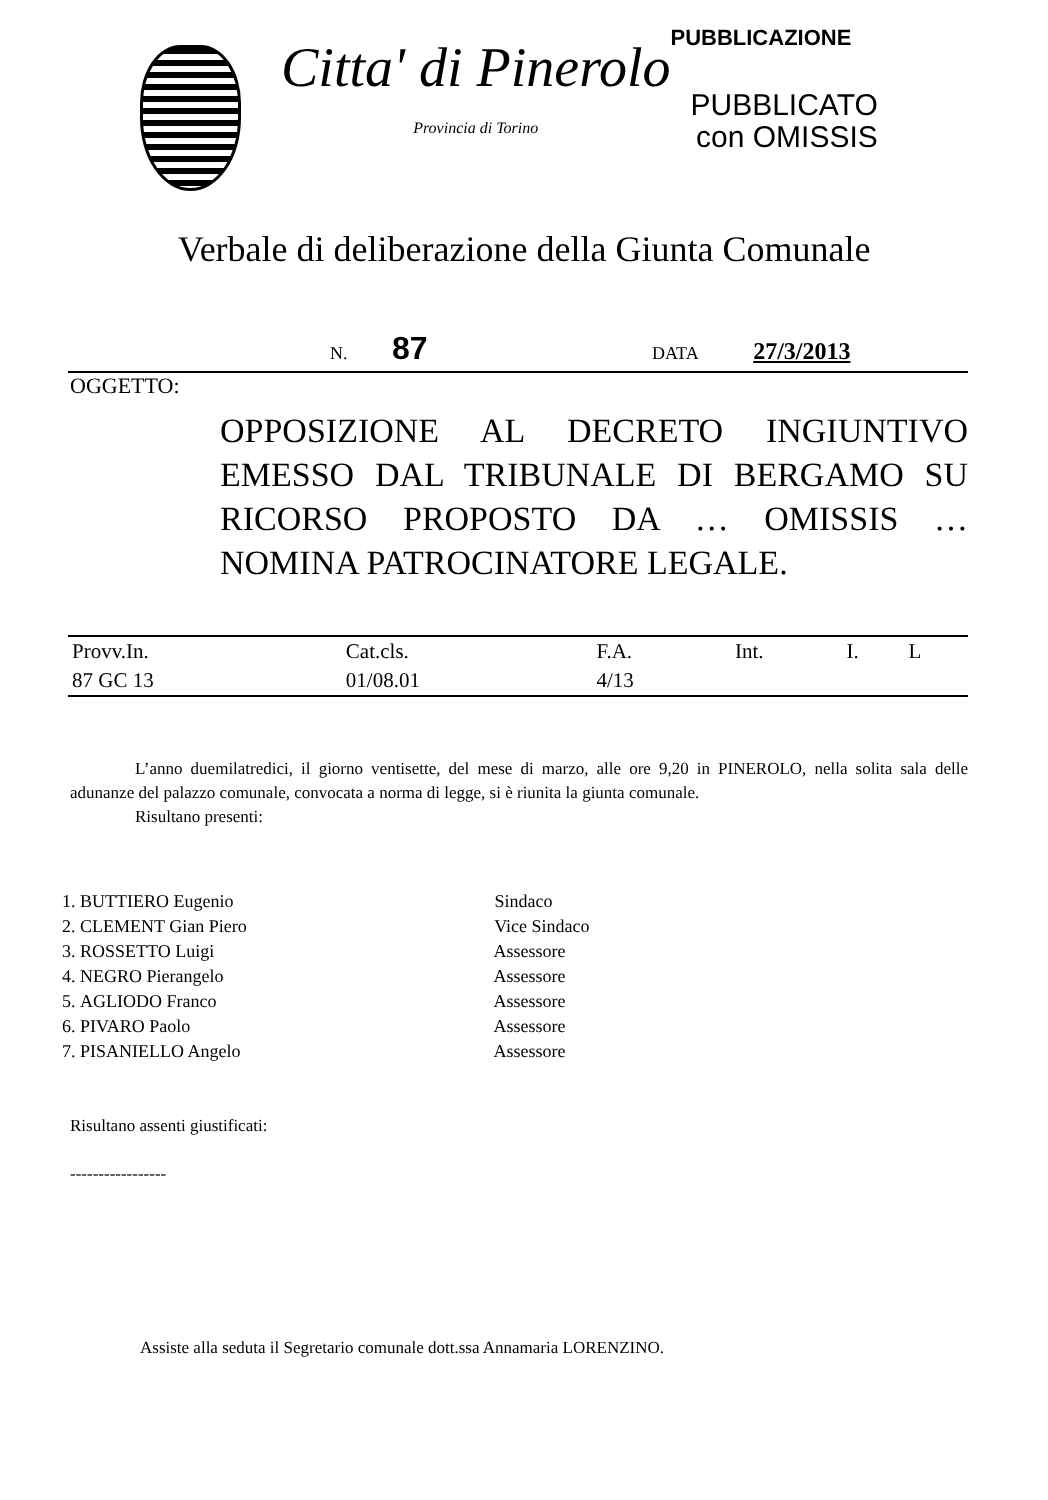Citta' di Pinerolo
Provincia di Torino
PUBBLICAZIONE
PUBBLICATO
con OMISSIS
Verbale di deliberazione della Giunta Comunale
N. 87 DATA 27/3/2013
OGGETTO:
OPPOSIZIONE AL DECRETO INGIUNTIVO EMESSO DAL TRIBUNALE DI BERGAMO SU RICORSO PROPOSTO DA … OMISSIS … NOMINA PATROCINATORE LEGALE.
| Provv.In. | Cat.cls. | F.A. | Int. | I. | L |
| 87 GC 13 | 01/08.01 | 4/13 | | | |
L’anno duemilatredici, il giorno ventisette, del mese di marzo, alle ore 9,20 in PINEROLO, nella solita sala delle adunanze del palazzo comunale, convocata a norma di legge, si è riunita la giunta comunale.
Risultano presenti:
1. BUTTIERO Eugenio Sindaco
2. CLEMENT Gian Piero Vice Sindaco
3. ROSSETTO Luigi Assessore
4. NEGRO Pierangelo Assessore
5. AGLIODO Franco Assessore
6. PIVARO Paolo Assessore
7. PISANIELLO Angelo Assessore
Risultano assenti giustificati:
-----------------
Assiste alla seduta il Segretario comunale dott.ssa Annamaria LORENZINO.